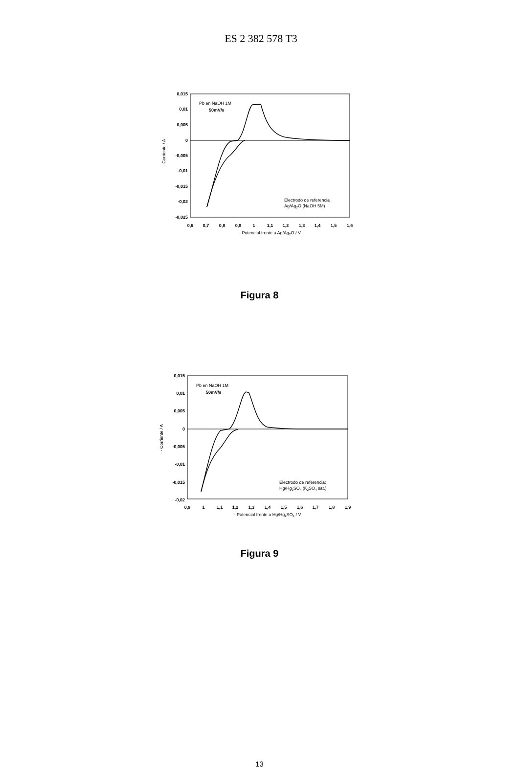ES 2 382 578 T3
0,015
0,01
0,005
0
-0,005
-0,01
-0,015
-0,02
-0,025
- Corriente / A
0,6
0,7
0,8
0,9
1
1,1
1,2
1,3
1,4
1,5
1,6
- Potencial frente a Ag/Ag2O / V
Pb en NaOH 1M
50mV/s
Electrodo de referencia
Ag/Ag2O (NaOH 5M)
Figura 8
0,015
0,01
0,005
0
-0,005
-0,01
-0,015
-0,02
- Corriente / A
0,9
1
1,1
1,2
1,3
1,4
1,5
1,6
1,7
1,8
1,9
- Potencial frente a Hg/Hg2SO4 / V
Pb en NaOH 1M
50mV/s
Electrodo de referencia:
Hg/Hg2SO4 (K2SO4 sat.)
Figura 9
13